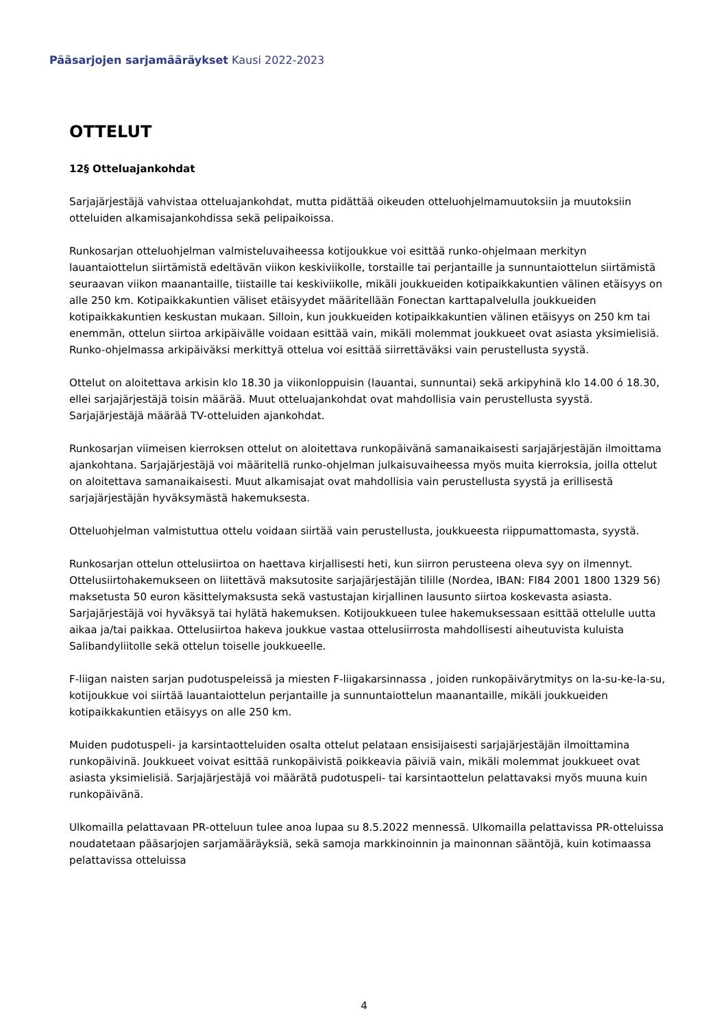Pääsarjojen sarjamääräykset Kausi 2022-2023
OTTELUT
12§ Otteluajankohdat
Sarjajärjestäjä vahvistaa otteluajankohdat, mutta pidättää oikeuden otteluohjelmamuutoksiin ja muutoksiin otteluiden alkamisajankohdissa sekä pelipaikoissa.
Runkosarjan otteluohjelman valmisteluvaiheessa kotijoukkue voi esittää runko-ohjelmaan merkityn lauantaiottelun siirtämistä edeltävän viikon keskiviikolle, torstaille tai perjantaille ja sunnuntaiottelun siirtämistä seuraavan viikon maanantaille, tiistaille tai keskiviikolle, mikäli joukkueiden kotipaikkakuntien välinen etäisyys on alle 250 km. Kotipaikkakuntien väliset etäisyydet määritellään Fonectan karttapalvelulla joukkueiden kotipaikkakuntien keskustan mukaan. Silloin, kun joukkueiden kotipaikkakuntien välinen etäisyys on 250 km tai enemmän, ottelun siirtoa arkipäivälle voidaan esittää vain, mikäli molemmat joukkueet ovat asiasta yksimielisiä. Runko-ohjelmassa arkipäiväksi merkittyä ottelua voi esittää siirrettäväksi vain perustellusta syystä.
Ottelut on aloitettava arkisin klo 18.30 ja viikonloppuisin (lauantai, sunnuntai) sekä arkipyhinä klo 14.00 ó 18.30, ellei sarjajärjestäjä toisin määrää. Muut otteluajankohdat ovat mahdollisia vain perustellusta syystä. Sarjajärjestäjä määrää TV-otteluiden ajankohdat.
Runkosarjan viimeisen kierroksen ottelut on aloitettava runkopäivänä samanaikaisesti sarjajärjestäjän ilmoittama ajankohtana. Sarjajärjestäjä voi määritellä runko-ohjelman julkaisuvaiheessa myös muita kierroksia, joilla ottelut on aloitettava samanaikaisesti. Muut alkamisajat ovat mahdollisia vain perustellusta syystä ja erillisestä sarjajärjestäjän hyväksymästä hakemuksesta.
Otteluohjelman valmistuttua ottelu voidaan siirtää vain perustellusta, joukkueesta riippumattomasta, syystä.
Runkosarjan ottelun ottelusiirtoa on haettava kirjallisesti heti, kun siirron perusteena oleva syy on ilmennyt. Ottelusiirtohakemukseen on liitettävä maksutosite sarjajärjestäjän tilille (Nordea, IBAN: FI84 2001 1800 1329 56) maksetusta 50 euron käsittelymaksusta sekä vastustajan kirjallinen lausunto siirtoa koskevasta asiasta. Sarjajärjestäjä voi hyväksyä tai hylätä hakemuksen. Kotijoukkueen tulee hakemuksessaan esittää ottelulle uutta aikaa ja/tai paikkaa. Ottelusiirtoa hakeva joukkue vastaa ottelusiirrosta mahdollisesti aiheutuvista kuluista Salibandyliitolle sekä ottelun toiselle joukkueelle.
F-liigan naisten sarjan pudotuspeleissä ja miesten F-liigakarsinnassa , joiden runkopäivärytmitys on la-su-ke-la-su, kotijoukkue voi siirtää lauantaiottelun perjantaille ja sunnuntaiottelun maanantaille, mikäli joukkueiden kotipaikkakuntien etäisyys on alle 250 km.
Muiden pudotuspeli- ja karsintaotteluiden osalta ottelut pelataan ensisijaisesti sarjajärjestäjän ilmoittamina runkopäivinä. Joukkueet voivat esittää runkopäivistä poikkeavia päiviä vain, mikäli molemmat joukkueet ovat asiasta yksimielisiä. Sarjajärjestäjä voi määrätä pudotuspeli- tai karsintaottelun pelattavaksi myös muuna kuin runkopäivänä.
Ulkomailla pelattavaan PR-otteluun tulee anoa lupaa su 8.5.2022 mennessä. Ulkomailla pelattavissa PR-otteluissa noudatetaan pääsarjojen sarjamääräyksiä, sekä samoja markkinoinnin ja mainonnan sääntöjä, kuin kotimaassa pelattavissa otteluissa
4